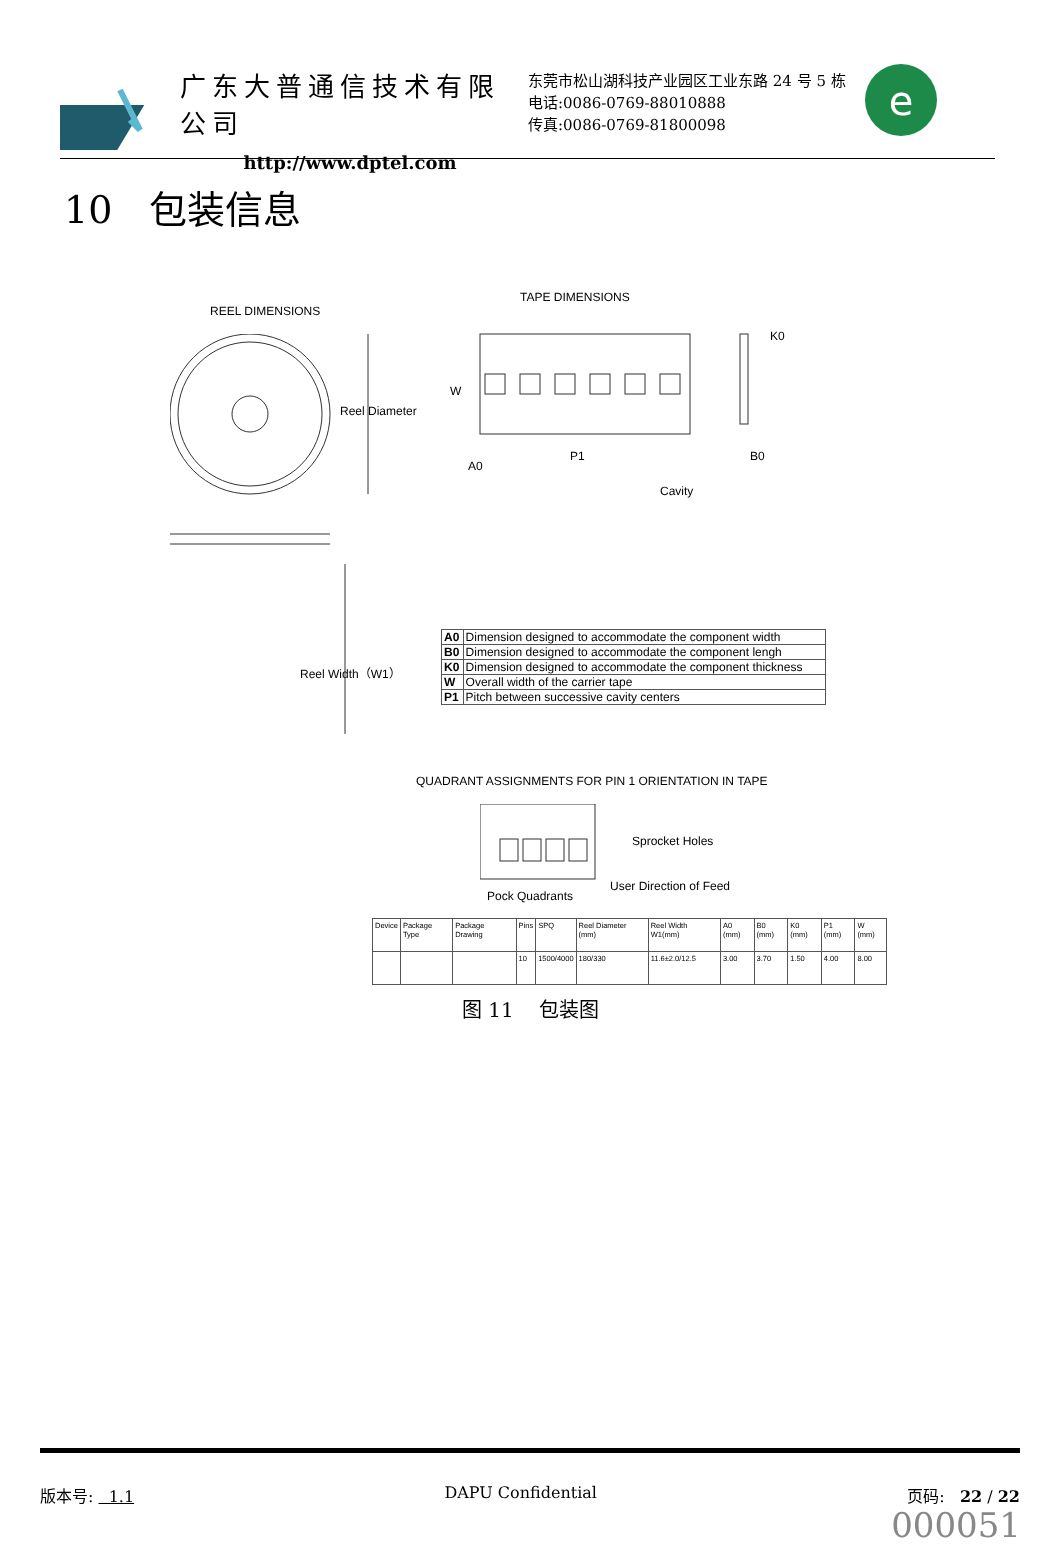广东大普通信技术有限公司
http://www.dptel.com
东莞市松山湖科技产业园区工业东路 24 号 5 栋
电话:0086-0769-88010888
传真:0086-0769-81800098
e
10 包装信息
REEL DIMENSIONS
TAPE DIMENSIONS
Reel Diameter
Reel Width（W1）
A0
P1
W
K0
B0
Cavity
| A0 | Dimension designed to accommodate the component width |
| B0 | Dimension designed to accommodate the component lengh |
| K0 | Dimension designed to accommodate the component thickness |
| W | Overall width of the carrier tape |
| P1 | Pitch between successive cavity centers |
QUADRANT ASSIGNMENTS FOR PIN 1 ORIENTATION IN TAPE
Sprocket Holes
User Direction of Feed
Pock Quadrants
| Device | Package Type | Package Drawing | Pins | SPQ | Reel Diameter (mm) | Reel Width W1(mm) | A0 (mm) | B0 (mm) | K0 (mm) | P1 (mm) | W (mm) |
| | | | 10 | 1500/4000 | 180/330 | 11.6±2.0/12.5 | 3.00 | 3.70 | 1.50 | 4.00 | 8.00 |
图 11 包装图
版本号: 1.1 DAPU Confidential 页码: 22 / 22
000051